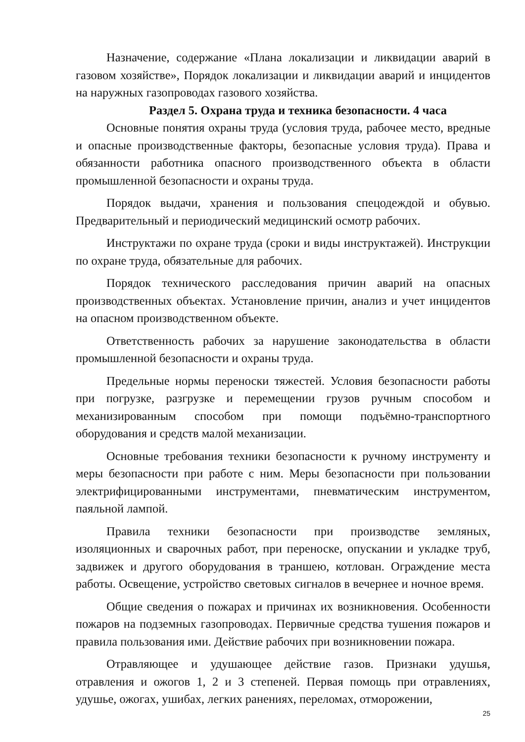Назначение, содержание «Плана локализации и ликвидации аварий в газовом хозяйстве», Порядок локализации и ликвидации аварий и инцидентов на наружных газопроводах газового хозяйства.
Раздел 5. Охрана труда и техника безопасности. 4 часа
Основные понятия охраны труда (условия труда, рабочее место, вредные и опасные производственные факторы, безопасные условия труда). Права и обязанности работника опасного производственного объекта в области промышленной безопасности и охраны труда.
Порядок выдачи, хранения и пользования спецодеждой и обувью. Предварительный и периодический медицинский осмотр рабочих.
Инструктажи по охране труда (сроки и виды инструктажей). Инструкции по охране труда, обязательные для рабочих.
Порядок технического расследования причин аварий на опасных производственных объектах. Установление причин, анализ и учет инцидентов на опасном производственном объекте.
Ответственность рабочих за нарушение законодательства в области промышленной безопасности и охраны труда.
Предельные нормы переноски тяжестей. Условия безопасности работы при погрузке, разгрузке и перемещении грузов ручным способом и механизированным способом при помощи подъёмно-транспортного оборудования и средств малой механизации.
Основные требования техники безопасности к ручному инструменту и меры безопасности при работе с ним. Меры безопасности при пользовании электрифицированными инструментами, пневматическим инструментом, паяльной лампой.
Правила техники безопасности при производстве земляных, изоляционных и сварочных работ, при переноске, опускании и укладке труб, задвижек и другого оборудования в траншею, котлован. Ограждение места работы. Освещение, устройство световых сигналов в вечернее и ночное время.
Общие сведения о пожарах и причинах их возникновения. Особенности пожаров на подземных газопроводах. Первичные средства тушения пожаров и правила пользования ими. Действие рабочих при возникновении пожара.
Отравляющее и удушающее действие газов. Признаки удушья, отравления и ожогов 1, 2 и 3 степеней. Первая помощь при отравлениях, удушье, ожогах, ушибах, легких ранениях, переломах, отморожении,
25